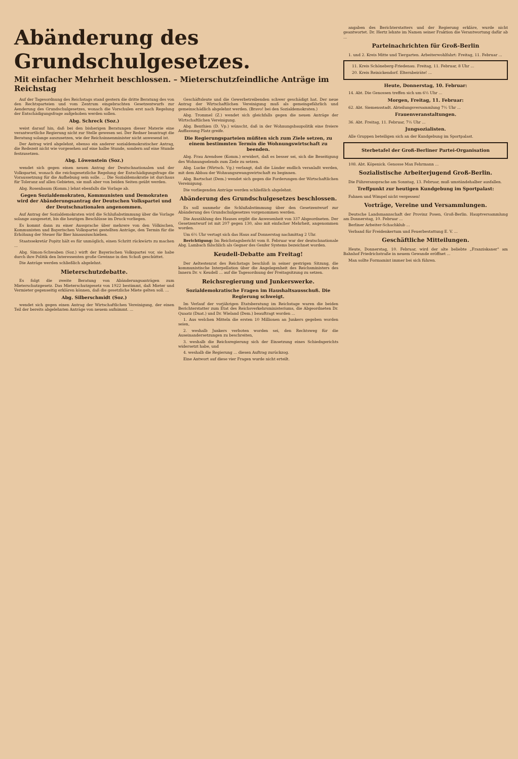Abänderung des Grundschulgesetzes.
Mit einfacher Mehrheit beschlossen. – Mieterschutzfeindliche Anträge im Reichstag
Auf der Tagesordnung des Reichstags stand gestern die dritte Beratung des von den Rechtsparteien und vom Zentrum eingebrachten Gesetzentwurfs zur Aenderung des Grundschulgesetzes, wonach die Vorschulen erst nach Regelung der Entschädigungsfrage aufgehoben werden sollen.
Abg. Schreck (Soz.)
weist darauf hin, daß bei den bisherigen Beratungen dieser Materie eine verantwortliche Regierung nicht zur Stelle gewesen sei. Der Redner beantragt die Beratung solange auszusetzen, wie der Reichsinnenminister nicht anwesend ist.
Der Antrag wird abgelehnt, ebenso ein anderer sozialdemokratischer Antrag, die Redezeit nicht wie vorgesehen auf eine halbe Stunde, sondern auf eine Stunde festzusetzen.
Abg. Löwenstein (Soz.)
wendet sich gegen einen neuen Antrag der Deutschnationalen und der Volkspartei, wonach die reichsgesetzliche Regelung der Entschädigungsfrage die Voraussetzung für die Aufhebung sein solle. ... Die Sozialdemokratie ist durchaus für Toleranz auf allen Gebieten, sie muß aber von beiden Seiten geübt werden.
Abg. Rosenbaum (Komm.) lehnt ebenfalls die Vorlage ab.
Gegen Sozialdemokraten, Kommunisten und Demokraten wird der Abänderungsantrag der Deutschen Volkspartei und der Deutschnationalen angenommen.
Auf Antrag der Sozialdemokraten wird die Schlußabstimmung über die Vorlage solange ausgesetzt, bis die heutigen Beschlüsse im Druck vorliegen.
Es kommt dann zu einer Aussprache über mehrere von den Völkischen, Kommunisten und Bayerischen Volkspartei gestellten Anträge, den Termin für die Erhöhung der Steuer für Bier hinauszuschieben.
Staatssekretär Popitz hält es für unmöglich, einen Schritt rückwärts zu machen ...
Abg. Simon-Schwaben (Soz.) wirft der Bayerischen Volkspartei vor, sie habe durch ihre Politik den Interessenten große Gewinne in den Schoß geschüttet.
Die Anträge werden schließlich abgelehnt.
Mieterschutzdebatte.
Es folgt die zweite Beratung von Abänderungsanträgen zum Mieterschutzgesetz. Das Mieterschutzgesetz von 1922 bestimmt, daß Mieter und Vermieter gegenseitig erklären können, daß die gesetzliche Miete gelten soll. ...
Abg. Silberschmidt (Soz.)
wendet sich gegen einen Antrag der Wirtschaftlichen Vereinigung, der einen Teil der bereits abgelehnten Anträge von neuem aufnimmt. ...
Geschäftsleute und die Gewerbetreibenden schwer geschädigt hat. Der neue Antrag der Wirtschaftlichen Vereinigung muß als gemeingefährlich und gemeinschädlich abgelehnt werden. (Bravo! bei den Sozialdemokraten.)
Abg. Trommel (Z.) wendet sich gleichfalls gegen die neuen Anträge der Wirtschaftlichen Vereinigung.
Abg. Benthien (D. Vp.) wünscht, daß in der Wohnungsbaupolitik eine freiere Auffassung Platz greife.
Die Regierungsparteien müßten sich zum Ziele setzen, zu einem bestimmten Termin die Wohnungswirtschaft zu beenden.
Abg. Frau Arendsee (Komm.) erwidert, daß es besser sei, sich die Beseitigung des Wohnungselends zum Ziele zu setzen.
Abg. Lucke (Wirtsch. Vg.) verlangt, daß die Länder endlich veranlaßt werden, mit dem Abbau der Wohnungszwangswirtschaft zu beginnen.
Abg. Bartschat (Dem.) wendet sich gegen die Forderungen der Wirtschaftlichen Vereinigung.
Die vorliegenden Anträge werden schließlich abgelehnt.
Abänderung des Grundschulgesetzes beschlossen.
Es soll nunmehr die Schlußabstimmung über den Gesetzentwurf zur Abänderung des Grundschulgesetzes vorgenommen werden.
Die Auszählung des Hauses ergibt die Anwesenheit von 337 Abgeordneten. Der Gesetzentwurf ist mit 207 gegen 130, also mit einfacher Mehrheit, angenommen worden.
Um 6½ Uhr vertagt sich das Haus auf Donnerstag nachmittag 2 Uhr.
Berichtigung: Im Reichstagsbericht vom 8. Februar war der deutschnationale Abg. Lambach fälschlich als Gegner des Genfer Systems bezeichnet worden.
Keudell-Debatte am Freitag!
Der Aeltestenrat des Reichstags beschloß in seiner gestrigen Sitzung, die kommunistische Interpellation über die Angelegenheit des Reichsministers des Innern Dr. v. Keudell ... auf die Tagesordnung der Freitagsitzung zu setzen.
Reichsregierung und Junkerswerke.
Sozialdemokratische Fragen im Haushaltsausschuß. Die Regierung schweigt.
Im Verlauf der vorjährigen Etatsberatung im Reichstage waren die beiden Berichterstatter zum Etat des Reichsverkehrsministeriums, die Abgeordneten Dr. Quaatz (Dnat.) und Dr. Wieland (Dem.) beauftragt worden ...
1. Aus welchen Mitteln die ersten 10 Millionen an Junkers gegeben worden seien,
2. weshalb Junkers verboten worden sei, den Rechtsweg für die Auseinandersetzungen zu beschreiten,
3. weshalb die Reichsregierung sich der Einsetzung eines Schiedsgerichts widersetzt habe, und
4. weshalb die Regierung ... diesen Auftrag zurückzog.
Eine Antwort auf diese vier Fragen wurde nicht erteilt.
angaben des Berichterstatters und der Regierung erkläre, wurde nicht geantwortet. Dr. Hertz lehnte im Namen seiner Fraktion die Verantwortung dafür ab ...
Parteinachrichten für Groß-Berlin
1. und 2. Kreis Mitte und Tiergarten. Arbeiterwohlfahrt: Freitag, 11. Februar ...
11. Kreis Schöneberg-Friedenau. Freitag, 11. Februar, 8 Uhr ...
20. Kreis Reinickendorf. Elternbeiräte! ...
Heute, Donnerstag, 10. Februar:
14. Abt. Die Genossen treffen sich um 6½ Uhr ...
Morgen, Freitag, 11. Februar:
62. Abt. Siemensstadt. Abteilungsversammlung 7½ Uhr ...
Frauenveranstaltungen.
36. Abt. Freitag, 11. Februar, 7½ Uhr ...
Jungsozialisten.
Alle Gruppen beteiligen sich an der Kundgebung im Sportpalast.
Sterbetafel der Groß-Berliner Partei-Organisation
108. Abt. Köpenick. Genosse Max Fehrmann ...
Sozialistische Arbeiterjugend Groß-Berlin.
Die Führeransprache am Sonntag, 13. Februar, muß umständehalber ausfallen.
Treffpunkt zur heutigen Kundgebung im Sportpalast:
Fahnen und Wimpel nicht vergessen!
Vorträge, Vereine und Versammlungen.
Deutsche Landsmannschaft der Provinz Posen, Groß-Berlin. Hauptversammlung am Donnerstag, 10. Februar ...
Berliner Arbeiter-Schachklub ...
Verband für Freidenkertum und Feuerbestattung E. V. ...
Geschäftliche Mitteilungen.
Heute, Donnerstag, 10. Februar, wird der alte beliebte „Franziskaner" am Bahnhof Friedrichstraße in neuem Gewande eröffnet ...
Man sollte Formamint immer bei sich führen.